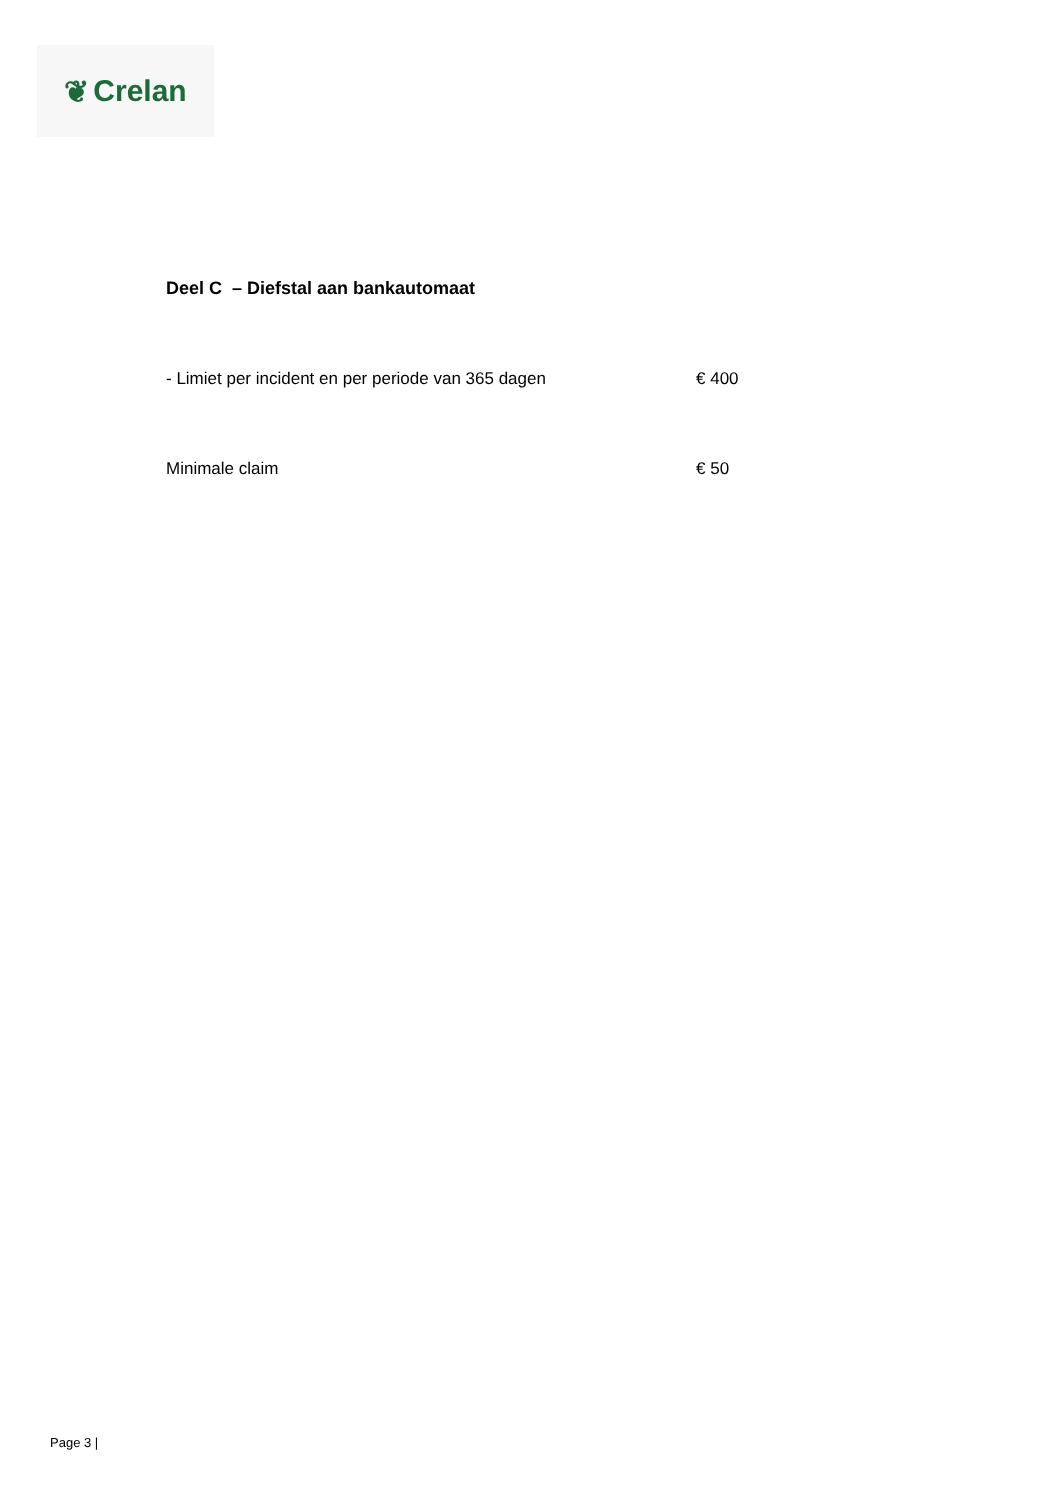❦ Crelan
Deel C – Diefstal aan bankautomaat
| - Limiet per incident en per periode van 365 dagen | € 400 |
| Minimale claim | € 50 |
Page 3 |